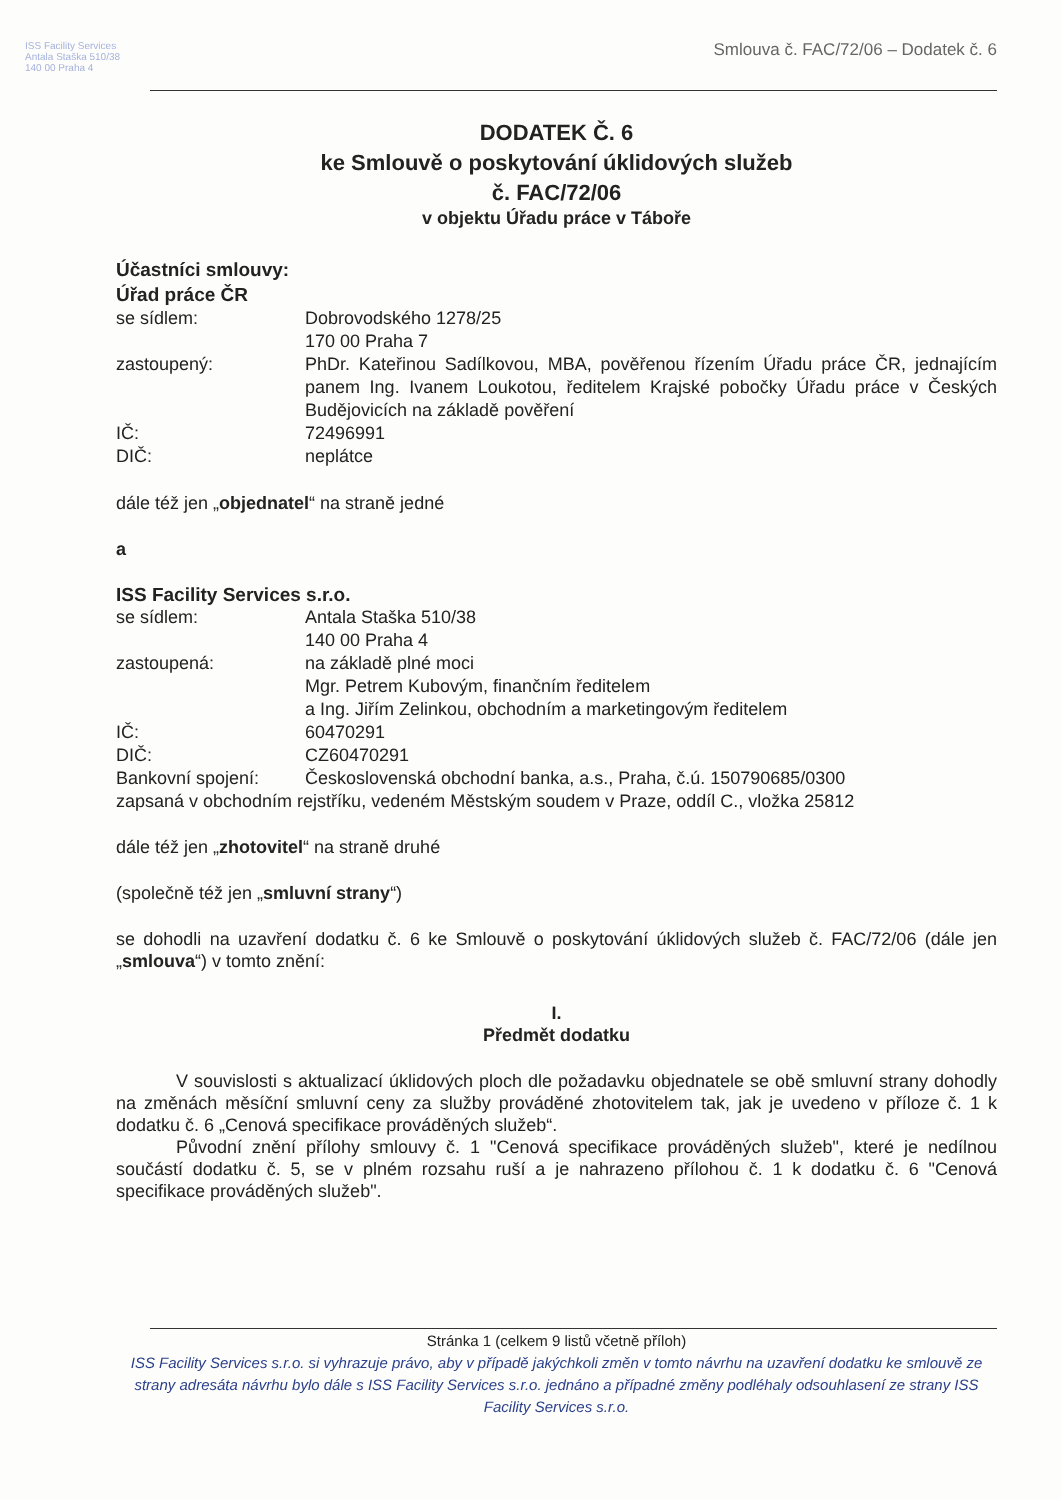ISS Facility Services
Antala Staška 510/38
140 00 Praha 4
Smlouva č. FAC/72/06 – Dodatek č. 6
DODATEK Č. 6
ke Smlouvě o poskytování úklidových služeb
č. FAC/72/06
v objektu Úřadu práce v Táboře
Účastníci smlouvy:
Úřad práce ČR
se sídlem: Dobrovodského 1278/25
170 00 Praha 7
zastoupený: PhDr. Kateřinou Sadílkovou, MBA, pověřenou řízením Úřadu práce ČR, jednajícím panem Ing. Ivanem Loukotou, ředitelem Krajské pobočky Úřadu práce v Českých Budějovicích na základě pověření
IČ: 72496991
DIČ: neplátce
dále též jen „objednatel“ na straně jedné
a
ISS Facility Services s.r.o.
se sídlem: Antala Staška 510/38
140 00 Praha 4
zastoupená: na základě plné moci
Mgr. Petrem Kubovým, finančním ředitelem
a Ing. Jiřím Zelinkou, obchodním a marketingovým ředitelem
IČ: 60470291
DIČ: CZ60470291
Bankovní spojení: Československá obchodní banka, a.s., Praha, č.ú. 150790685/0300
zapsaná v obchodním rejstříku, vedeném Městským soudem v Praze, oddíl C., vložka 25812
dále též jen „zhotovitel“ na straně druhé
(společně též jen „smluvní strany“)
se dohodli na uzavření dodatku č. 6 ke Smlouvě o poskytování úklidových služeb č. FAC/72/06 (dále jen „smlouva“) v tomto znění:
I.
Předmět dodatku
V souvislosti s aktualizací úklidových ploch dle požadavku objednatele se obě smluvní strany dohodly na změnách měsíční smluvní ceny za služby prováděné zhotovitelem tak, jak je uvedeno v příloze č. 1 k dodatku č. 6 „Cenová specifikace prováděných služeb“.
Původní znění přílohy smlouvy č. 1 "Cenová specifikace prováděných služeb", které je nedílnou součástí dodatku č. 5, se v plném rozsahu ruší a je nahrazeno přílohou č. 1 k dodatku č. 6 "Cenová specifikace prováděných služeb".
Stránka 1 (celkem 9 listů včetně příloh)
ISS Facility Services s.r.o. si vyhrazuje právo, aby v případě jakýchkoli změn v tomto návrhu na uzavření dodatku ke smlouvě ze strany adresáta návrhu bylo dále s ISS Facility Services s.r.o. jednáno a případné změny podléhaly odsouhlasení ze strany ISS Facility Services s.r.o.